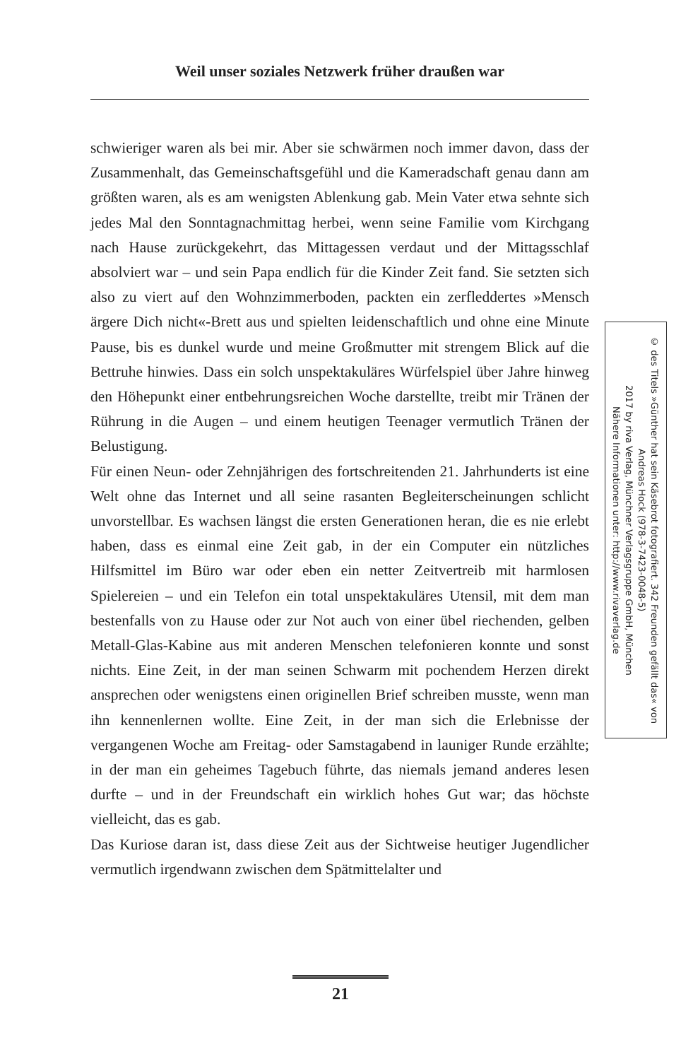Weil unser soziales Netzwerk früher draußen war
schwieriger waren als bei mir. Aber sie schwärmen noch immer davon, dass der Zusammenhalt, das Gemeinschaftsgefühl und die Kameradschaft genau dann am größten waren, als es am wenigsten Ablenkung gab. Mein Vater etwa sehnte sich jedes Mal den Sonntagnachmittag herbei, wenn seine Familie vom Kirchgang nach Hause zurückgekehrt, das Mittagessen verdaut und der Mittagsschlaf absolviert war – und sein Papa endlich für die Kinder Zeit fand. Sie setzten sich also zu viert auf den Wohnzimmerboden, packten ein zerfleddertes »Mensch ärgere Dich nicht«-Brett aus und spielten leidenschaftlich und ohne eine Minute Pause, bis es dunkel wurde und meine Großmutter mit strengem Blick auf die Bettruhe hinwies. Dass ein solch unspektakuläres Würfelspiel über Jahre hinweg den Höhepunkt einer entbehrungsreichen Woche darstellte, treibt mir Tränen der Rührung in die Augen – und einem heutigen Teenager vermutlich Tränen der Belustigung.
Für einen Neun- oder Zehnjährigen des fortschreitenden 21. Jahrhunderts ist eine Welt ohne das Internet und all seine rasanten Begleiterscheinungen schlicht unvorstellbar. Es wachsen längst die ersten Generationen heran, die es nie erlebt haben, dass es einmal eine Zeit gab, in der ein Computer ein nützliches Hilfsmittel im Büro war oder eben ein netter Zeitvertreib mit harmlosen Spielereien – und ein Telefon ein total unspektakuläres Utensil, mit dem man bestenfalls von zu Hause oder zur Not auch von einer übel riechenden, gelben Metall-Glas-Kabine aus mit anderen Menschen telefonieren konnte und sonst nichts. Eine Zeit, in der man seinen Schwarm mit pochendem Herzen direkt ansprechen oder wenigstens einen originellen Brief schreiben musste, wenn man ihn kennenlernen wollte. Eine Zeit, in der man sich die Erlebnisse der vergangenen Woche am Freitag- oder Samstagabend in launiger Runde erzählte; in der man ein geheimes Tagebuch führte, das niemals jemand anderes lesen durfte – und in der Freundschaft ein wirklich hohes Gut war; das höchste vielleicht, das es gab.
Das Kuriose daran ist, dass diese Zeit aus der Sichtweise heutiger Jugendlicher vermutlich irgendwann zwischen dem Spätmittelalter und
© des Titels »Günther hat sein Käsebrot fotografiert. 342 Freunden gefällt das« von Andreas Hock (978-3-7423-0048-5)
2017 by riva Verlag, Münchner Verlagsgruppe GmbH, München
Nähere Informationen unter: http://www.rivaverlag.de
21